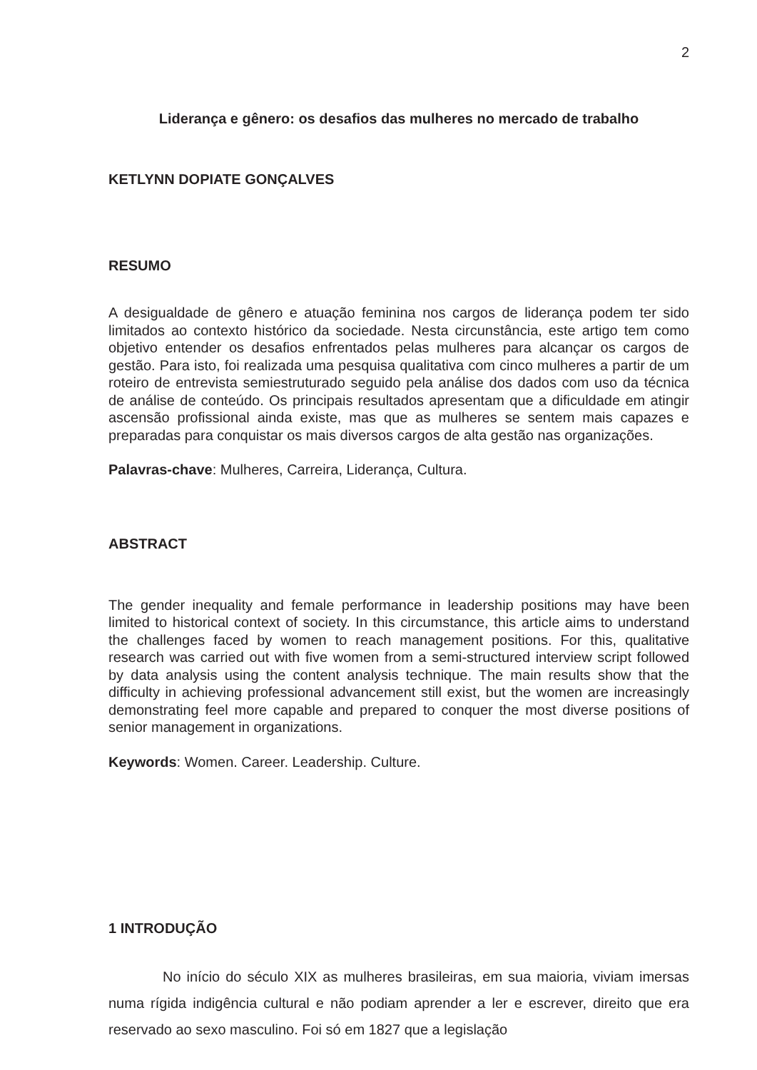2
Liderança e gênero: os desafios das mulheres no mercado de trabalho
KETLYNN DOPIATE GONÇALVES
RESUMO
A desigualdade de gênero e atuação feminina nos cargos de liderança podem ter sido limitados ao contexto histórico da sociedade. Nesta circunstância, este artigo tem como objetivo entender os desafios enfrentados pelas mulheres para alcançar os cargos de gestão. Para isto, foi realizada uma pesquisa qualitativa com cinco mulheres a partir de um roteiro de entrevista semiestruturado seguido pela análise dos dados com uso da técnica de análise de conteúdo. Os principais resultados apresentam que a dificuldade em atingir ascensão profissional ainda existe, mas que as mulheres se sentem mais capazes e preparadas para conquistar os mais diversos cargos de alta gestão nas organizações.
Palavras-chave: Mulheres, Carreira, Liderança, Cultura.
ABSTRACT
The gender inequality and female performance in leadership positions may have been limited to historical context of society. In this circumstance, this article aims to understand the challenges faced by women to reach management positions. For this, qualitative research was carried out with five women from a semi-structured interview script followed by data analysis using the content analysis technique. The main results show that the difficulty in achieving professional advancement still exist, but the women are increasingly demonstrating feel more capable and prepared to conquer the most diverse positions of senior management in organizations.
Keywords: Women. Career. Leadership. Culture.
1 INTRODUÇÃO
No início do século XIX as mulheres brasileiras, em sua maioria, viviam imersas numa rígida indigência cultural e não podiam aprender a ler e escrever, direito que era reservado ao sexo masculino. Foi só em 1827 que a legislação